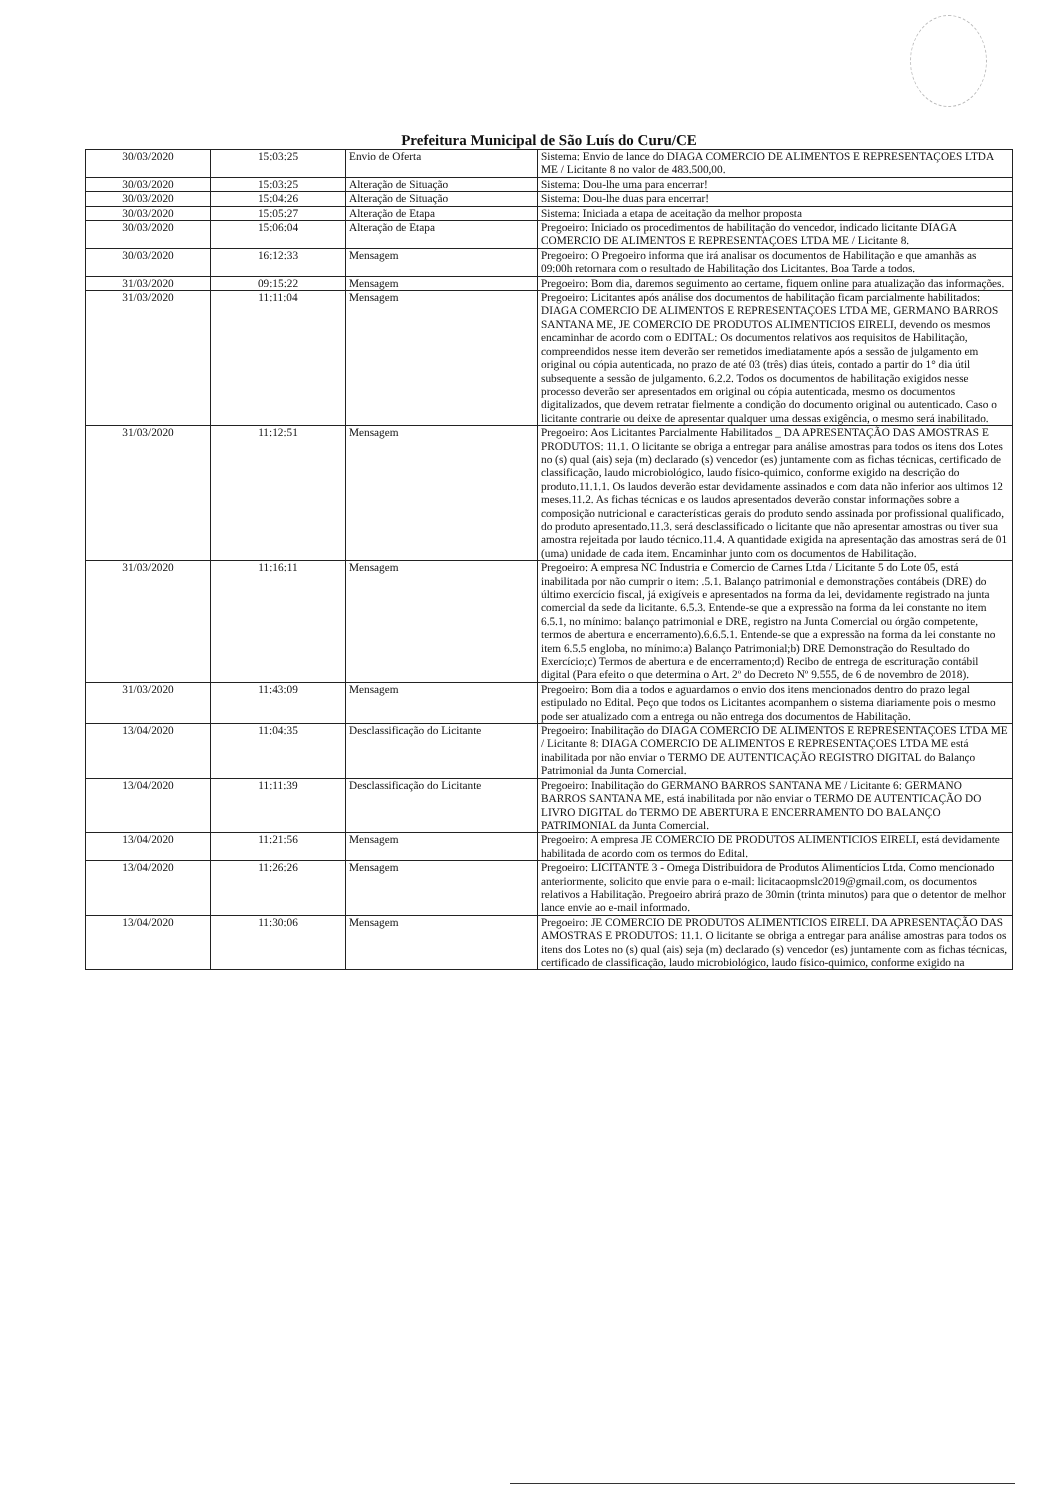Prefeitura Municipal de São Luís do Curu/CE
| 30/03/2020 | 15:03:25 | Envio de Oferta | Sistema: Envio de lance do DIAGA COMERCIO DE ALIMENTOS E REPRESENTAÇOES LTDA ME / Licitante 8 no valor de 483.500,00. |
| 30/03/2020 | 15:03:25 | Alteração de Situação | Sistema: Dou-lhe uma para encerrar! |
| 30/03/2020 | 15:04:26 | Alteração de Situação | Sistema: Dou-lhe duas para encerrar! |
| 30/03/2020 | 15:05:27 | Alteração de Etapa | Sistema: Iniciada a etapa de aceitação da melhor proposta |
| 30/03/2020 | 15:06:04 | Alteração de Etapa | Pregoeiro: Iniciado os procedimentos de habilitação do vencedor, indicado licitante DIAGA COMERCIO DE ALIMENTOS E REPRESENTAÇOES LTDA ME / Licitante 8. |
| 30/03/2020 | 16:12:33 | Mensagem | Pregoeiro: O Pregoeiro informa que irá analisar os documentos de Habilitação e que amanhãs as 09:00h retornara com o resultado de Habilitação dos Licitantes. Boa Tarde a todos. |
| 31/03/2020 | 09:15:22 | Mensagem | Pregoeiro: Bom dia, daremos seguimento ao certame, fiquem online para atualização das informações. |
| 31/03/2020 | 11:11:04 | Mensagem | Pregoeiro: Licitantes após análise dos documentos de habilitação ficam parcialmente habilitados: DIAGA COMERCIO DE ALIMENTOS E REPRESENTAÇOES LTDA ME, GERMANO BARROS SANTANA ME, JE COMERCIO DE PRODUTOS ALIMENTICIOS EIRELI, devendo os mesmos encaminhar de acordo com o EDITAL: Os documentos relativos aos requisitos de Habilitação, compreendidos nesse item deverão ser remetidos imediatamente após a sessão de julgamento em original ou cópia autenticada, no prazo de até 03 (três) dias úteis, contado a partir do 1° dia útil subsequente a sessão de julgamento. 6.2.2. Todos os documentos de habilitação exigidos nesse processo deverão ser apresentados em original ou cópia autenticada, mesmo os documentos digitalizados, que devem retratar fielmente a condição do documento original ou autenticado. Caso o licitante contrarie ou deixe de apresentar qualquer uma dessas exigência, o mesmo será inabilitado. |
| 31/03/2020 | 11:12:51 | Mensagem | Pregoeiro: Aos Licitantes Parcialmente Habilitados _ DA APRESENTAÇÃO DAS AMOSTRAS E PRODUTOS: 11.1. O licitante se obriga a entregar para análise amostras para todos os itens dos Lotes no (s) qual (ais) seja (m) declarado (s) vencedor (es) juntamente com as fichas técnicas, certificado de classificação, laudo microbiológico, laudo físico-quimico, conforme exigido na descrição do produto.11.1.1. Os laudos deverão estar devidamente assinados e com data não inferior aos ultimos 12 meses.11.2. As fichas técnicas e os laudos apresentados deverão constar informações sobre a composição nutricional e características gerais do produto sendo assinada por profissional qualificado, do produto apresentado.11.3. será desclassificado o licitante que não apresentar amostras ou tiver sua amostra rejeitada por laudo técnico.11.4. A quantidade exigida na apresentação das amostras será de 01 (uma) unidade de cada item. Encaminhar junto com os documentos de Habilitação. |
| 31/03/2020 | 11:16:11 | Mensagem | Pregoeiro: A empresa NC Industria e Comercio de Carnes Ltda / Licitante 5 do Lote 05, está inabilitada por não cumprir o item: .5.1. Balanço patrimonial e demonstrações contábeis (DRE) do último exercício fiscal, já exigíveis e apresentados na forma da lei, devidamente registrado na junta comercial da sede da licitante. 6.5.3. Entende-se que a expressão na forma da lei constante no item 6.5.1, no mínimo: balanço patrimonial e DRE, registro na Junta Comercial ou órgão competente, termos de abertura e encerramento).6.6.5.1. Entende-se que a expressão na forma da lei constante no item 6.5.5 engloba, no mínimo:a) Balanço Patrimonial;b) DRE Demonstração do Resultado do Exercício;c) Termos de abertura e de encerramento;d) Recibo de entrega de escrituração contábil digital (Para efeito o que determina o Art. 2º do Decreto Nº 9.555, de 6 de novembro de 2018). |
| 31/03/2020 | 11:43:09 | Mensagem | Pregoeiro: Bom dia a todos e aguardamos o envio dos itens mencionados dentro do prazo legal estipulado no Edital. Peço que todos os Licitantes acompanhem o sistema diariamente pois o mesmo pode ser atualizado com a entrega ou não entrega dos documentos de Habilitação. |
| 13/04/2020 | 11:04:35 | Desclassificação do Licitante | Pregoeiro: Inabilitação do DIAGA COMERCIO DE ALIMENTOS E REPRESENTAÇOES LTDA ME / Licitante 8: DIAGA COMERCIO DE ALIMENTOS E REPRESENTAÇOES LTDA ME está inabilitada por não enviar o TERMO DE AUTENTICAÇÃO REGISTRO DIGITAL do Balanço Patrimonial da Junta Comercial. |
| 13/04/2020 | 11:11:39 | Desclassificação do Licitante | Pregoeiro: Inabilitação do GERMANO BARROS SANTANA ME / Licitante 6: GERMANO BARROS SANTANA ME, está inabilitada por não enviar o TERMO DE AUTENTICAÇÃO DO LIVRO DIGITAL do TERMO DE ABERTURA E ENCERRAMENTO DO BALANÇO PATRIMONIAL da Junta Comercial. |
| 13/04/2020 | 11:21:56 | Mensagem | Pregoeiro: A empresa JE COMERCIO DE PRODUTOS ALIMENTICIOS EIRELI, está devidamente habilitada de acordo com os termos do Edital. |
| 13/04/2020 | 11:26:26 | Mensagem | Pregoeiro: LICITANTE 3 - Omega Distribuidora de Produtos Alimentícios Ltda. Como mencionado anteriormente, solicito que envie para o e-mail: licitacaopmslc2019@gmail.com, os documentos relativos a Habilitação. Pregoeiro abrirá prazo de 30min (trinta minutos) para que o detentor de melhor lance envie ao e-mail informado. |
| 13/04/2020 | 11:30:06 | Mensagem | Pregoeiro: JE COMERCIO DE PRODUTOS ALIMENTICIOS EIRELI. DA APRESENTAÇÃO DAS AMOSTRAS E PRODUTOS: 11.1. O licitante se obriga a entregar para análise amostras para todos os itens dos Lotes no (s) qual (ais) seja (m) declarado (s) vencedor (es) juntamente com as fichas técnicas, certificado de classificação, laudo microbiológico, laudo físico-quimico, conforme exigido na |